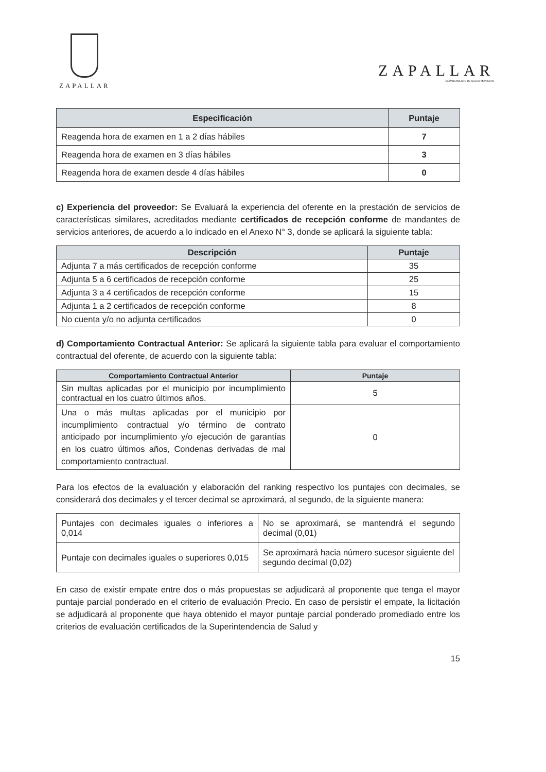ZAPALLAR
ZAPALLAR
DEPARTAMENTO DE SALUD MUNICIPAL
| Especificación | Puntaje |
| --- | --- |
| Reagenda hora de examen en 1 a 2 días hábiles | 7 |
| Reagenda hora de examen en 3 días hábiles | 3 |
| Reagenda hora de examen desde 4 días hábiles | 0 |
c) Experiencia del proveedor: Se Evaluará la experiencia del oferente en la prestación de servicios de características similares, acreditados mediante certificados de recepción conforme de mandantes de servicios anteriores, de acuerdo a lo indicado en el Anexo N° 3, donde se aplicará la siguiente tabla:
| Descripción | Puntaje |
| --- | --- |
| Adjunta 7 a más certificados de recepción conforme | 35 |
| Adjunta 5 a 6 certificados de recepción conforme | 25 |
| Adjunta 3 a 4 certificados de recepción conforme | 15 |
| Adjunta 1 a 2 certificados de recepción conforme | 8 |
| No cuenta y/o no adjunta certificados | 0 |
d) Comportamiento Contractual Anterior: Se aplicará la siguiente tabla para evaluar el comportamiento contractual del oferente, de acuerdo con la siguiente tabla:
| Comportamiento Contractual Anterior | Puntaje |
| --- | --- |
| Sin multas aplicadas por el municipio por incumplimiento contractual en los cuatro últimos años. | 5 |
| Una o más multas aplicadas por el municipio por incumplimiento contractual y/o término de contrato anticipado por incumplimiento y/o ejecución de garantías en los cuatro últimos años, Condenas derivadas de mal comportamiento contractual. | 0 |
Para los efectos de la evaluación y elaboración del ranking respectivo los puntajes con decimales, se considerará dos decimales y el tercer decimal se aproximará, al segundo, de la siguiente manera:
| Puntajes con decimales iguales o inferiores a 0,014 | No se aproximará, se mantendrá el segundo decimal (0,01) |
| Puntaje con decimales iguales o superiores 0,015 | Se aproximará hacia número sucesor siguiente del segundo decimal (0,02) |
En caso de existir empate entre dos o más propuestas se adjudicará al proponente que tenga el mayor puntaje parcial ponderado en el criterio de evaluación Precio. En caso de persistir el empate, la licitación se adjudicará al proponente que haya obtenido el mayor puntaje parcial ponderado promediado entre los criterios de evaluación certificados de la Superintendencia de Salud y
15